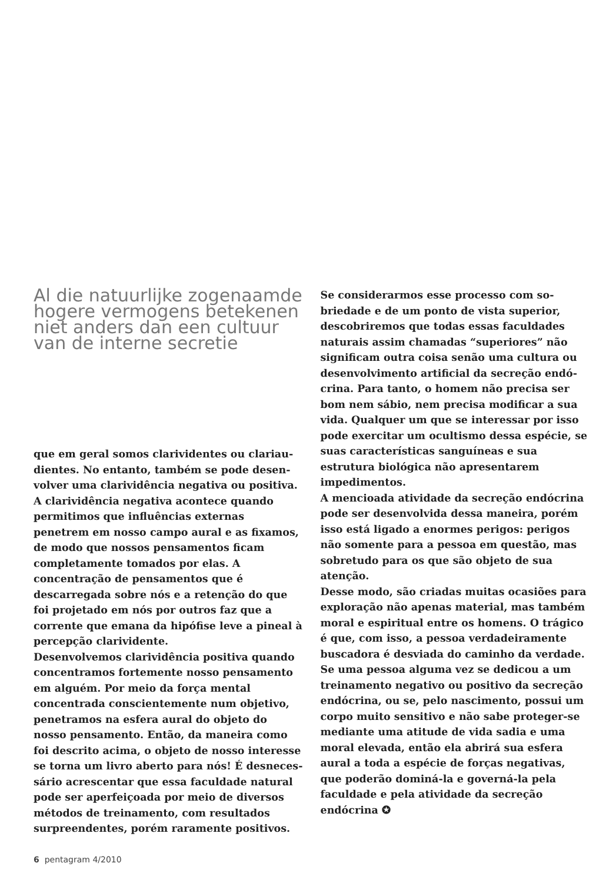Al die natuurlijke zogenaamde hogere vermogens betekenen niet anders dan een cultuur van de interne secretie
que em geral somos clarividentes ou clariau­dientes. No entanto, também se pode desen­volver uma clarividência negativa ou positiva. A clarividência negativa acontece quando permitimos que influências externas penetrem em nosso campo aural e as fixamos, de modo que nossos pensamentos ficam completamente tomados por elas. A concentração de pen­samentos que é descarregada sobre nós e a retenção do que foi projetado em nós por ou­tros faz que a corrente que emana da hipófise leve a pineal à percepção clarividente.
Desenvolvemos clarividência positiva quando concentramos fortemente nosso pensamen­to em alguém. Por meio da força mental concentrada conscientemente num objetivo, penetramos na esfera aural do objeto do nosso pensamento. Então, da maneira como foi descrito acima, o objeto de nosso interesse se torna um livro aberto para nós! É desneces­sário acrescentar que essa faculdade natural pode ser aperfeiçoada por meio de diversos métodos de treinamento, com resultados surpreendentes, porém raramente positivos.
Se considerarmos esse processo com so­briedade e de um ponto de vista superior, descobriremos que todas essas faculdades naturais assim chamadas “superiores” não significam outra coisa senão uma cultura ou desenvolvimento artificial da secreção endó­crina. Para tanto, o homem não precisa ser bom nem sábio, nem precisa modificar a sua vida. Qualquer um que se interessar por isso pode exercitar um ocultismo dessa espécie, se suas características sanguíneas e sua estrutura biológica não apresentarem impedimentos.
A mencioada atividade da secreção endócrina pode ser desenvolvida dessa maneira, porém isso está ligado a enormes perigos: perigos não somente para a pessoa em questão, mas sobretudo para os que são objeto de sua atenção.
Desse modo, são criadas muitas ocasiões para exploração não apenas material, mas também moral e espiritual entre os homens. O trágico é que, com isso, a pessoa verdadeiramente buscadora é desviada do caminho da verdade. Se uma pessoa alguma vez se dedicou a um treinamento negativo ou positivo da secreção endócrina, ou se, pelo nascimento, possui um corpo muito sensitivo e não sabe proteger-se mediante uma atitude de vida sadia e uma moral elevada, então ela abrirá sua esfera aural a toda a espécie de forças negativas, que poderão dominá-la e governá-la pela faculda­de e pela atividade da secreção endócrina ✪
6 pentagram 4/2010